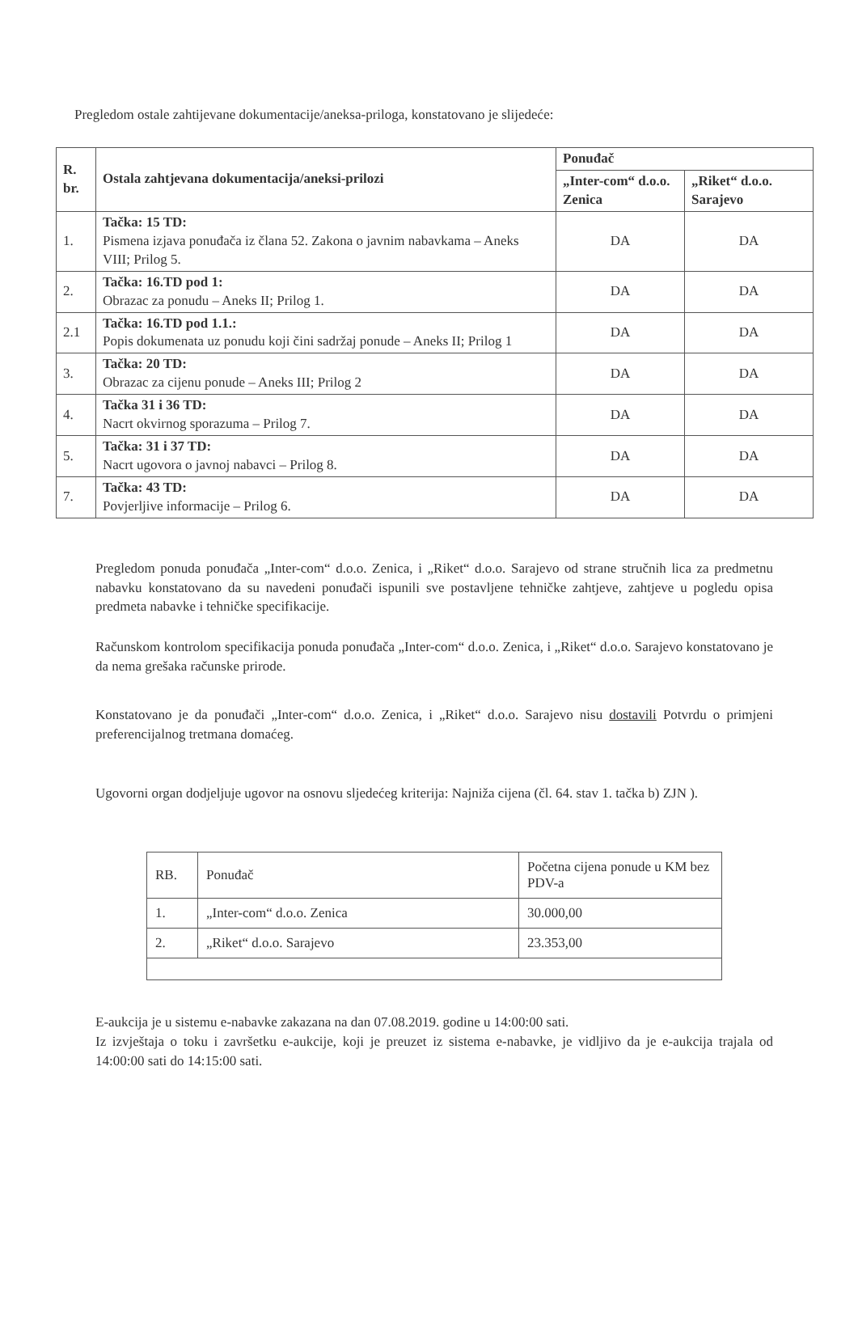Pregledom ostale zahtijevane dokumentacije/aneksa-priloga, konstatovano je slijedeće:
| R. br. | Ostala zahtjevana dokumentacija/aneksi-prilozi | Ponuđač | |
| --- | --- | --- | --- |
| | | „Inter-com“ d.o.o. Zenica | „Riket“ d.o.o. Sarajevo |
| 1. | Tačka: 15 TD: Pismena izjava ponuđača iz člana 52. Zakona o javnim nabavkama – Aneks VIII; Prilog 5. | DA | DA |
| 2. | Tačka: 16.TD pod 1: Obrazac za ponudu – Aneks II; Prilog 1. | DA | DA |
| 2.1 | Tačka: 16.TD pod 1.1.: Popis dokumenata uz ponudu koji čini sadržaj ponude – Aneks II; Prilog 1 | DA | DA |
| 3. | Tačka: 20 TD: Obrazac za cijenu ponude – Aneks III; Prilog 2 | DA | DA |
| 4. | Tačka 31 i 36 TD: Nacrt okvirnog sporazuma – Prilog 7. | DA | DA |
| 5. | Tačka: 31 i 37 TD: Nacrt ugovora o javnoj nabavci – Prilog 8. | DA | DA |
| 7. | Tačka: 43 TD: Povjerljive informacije – Prilog 6. | DA | DA |
Pregledom ponuda ponuđača „Inter-com“ d.o.o. Zenica, i „Riket“ d.o.o. Sarajevo od strane stručnih lica za predmetnu nabavku konstatovano da su navedeni ponuđači ispunili sve postavljene tehničke zahtjeve, zahtjeve u pogledu opisa predmeta nabavke i tehničke specifikacije.
Računskom kontrolom specifikacija ponuda ponuđača „Inter-com“ d.o.o. Zenica, i „Riket“ d.o.o. Sarajevo konstatovano je da nema grešaka računske prirode.
Konstatovano je da ponuđači „Inter-com“ d.o.o. Zenica, i „Riket“ d.o.o. Sarajevo nisu dostavili Potvrdu o primjeni preferencijalnog tretmana domaćeg.
Ugovorni organ dodjeljuje ugovor na osnovu sljedećeg kriterija: Najniža cijena (čl. 64. stav 1. tačka b) ZJN ).
| RB. | Ponuđač | Početna cijena ponude u KM bez PDV-a |
| --- | --- | --- |
| 1. | „Inter-com“ d.o.o. Zenica | 30.000,00 |
| 2. | „Riket“ d.o.o. Sarajevo | 23.353,00 |
E-aukcija je u sistemu e-nabavke zakazana na dan 07.08.2019. godine u 14:00:00 sati.
Iz izvještaja o toku i završetku e-aukcije, koji je preuzet iz sistema e-nabavke, je vidljivo da je e-aukcija trajala od 14:00:00 sati do 14:15:00 sati.